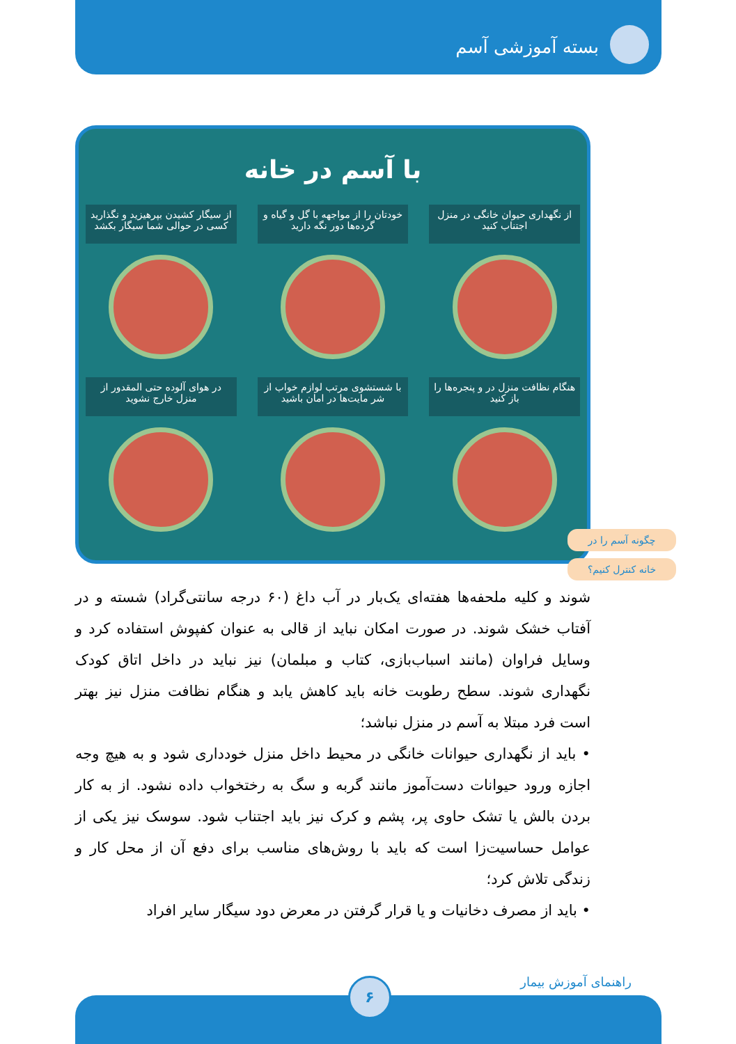بسته آموزشی آسم
با آسم در خانه
از نگهداری حیوان خانگی در منزل اجتناب کنید
خودتان را از مواجهه با گل و گیاه و گرده‌ها دور نگه دارید
از سیگار کشیدن بپرهیزید و نگذارید کسی در حوالی شما سیگار بکشد
هنگام نظافت منزل در و پنجره‌ها را باز کنید
با شستشوی مرتب لوازم خواب از شر مایت‌ها در امان باشید
در هوای آلوده حتی المقدور از منزل خارج نشوید
چگونه آسم را در
خانه کنترل کنیم؟
شوند و کلیه ملحفه‌ها هفته‌ای یک‌بار در آب داغ (۶۰ درجه سانتی‌گراد) شسته و در آفتاب خشک شوند. در صورت امکان نباید از قالی به عنوان کفپوش استفاده کرد و وسایل فراوان (مانند اسباب‌بازی، کتاب و مبلمان) نیز نباید در داخل اتاق کودک نگهداری شوند. سطح رطوبت خانه باید کاهش یابد و هنگام نظافت منزل نیز بهتر است فرد مبتلا به آسم در منزل نباشد؛
• باید از نگهداری حیوانات خانگی در محیط داخل منزل خودداری شود و به هیچ وجه اجازه ورود حیوانات دست‌آموز مانند گربه و سگ به رختخواب داده نشود. از به کار بردن بالش یا تشک حاوی پر، پشم و کرک نیز باید اجتناب شود. سوسک نیز یکی از عوامل حساسیت‌زا است که باید با روش‌های مناسب برای دفع آن از محل کار و زندگی تلاش کرد؛
• باید از مصرف دخانیات و یا قرار گرفتن در معرض دود سیگار سایر افراد
راهنمای آموزش بیمار ۶